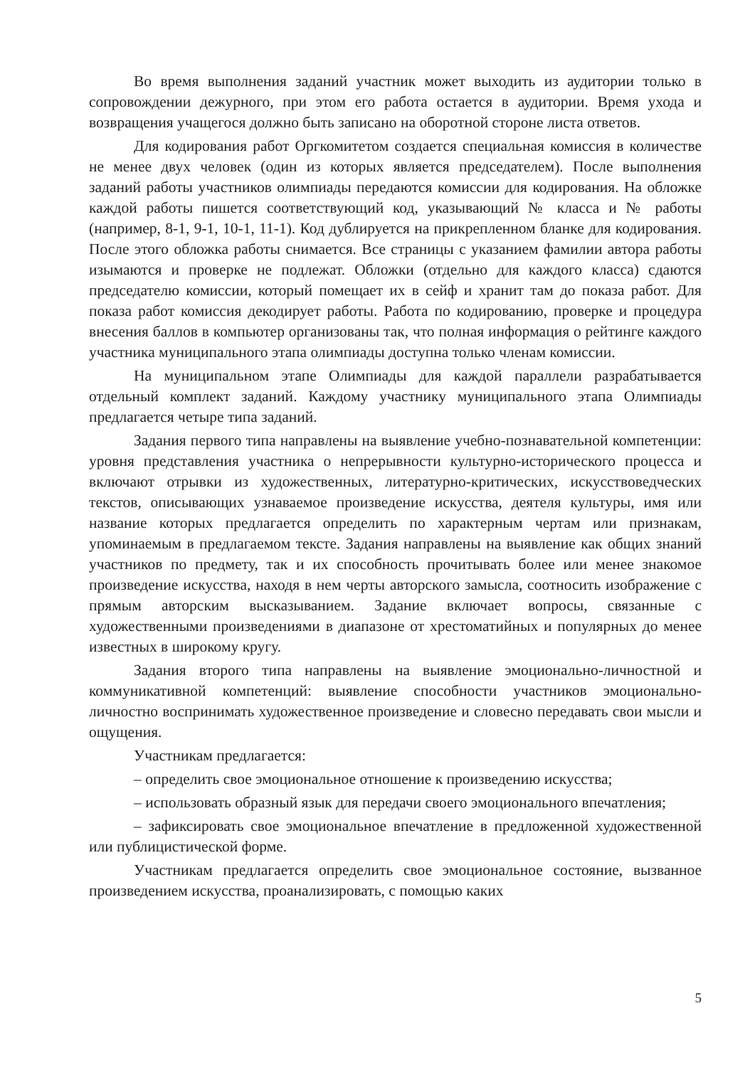Во время выполнения заданий участник может выходить из аудитории только в сопровождении дежурного, при этом его работа остается в аудитории. Время ухода и возвращения учащегося должно быть записано на оборотной стороне листа ответов.
Для кодирования работ Оргкомитетом создается специальная комиссия в количестве не менее двух человек (один из которых является председателем). После выполнения заданий работы участников олимпиады передаются комиссии для кодирования. На обложке каждой работы пишется соответствующий код, указывающий № класса и № работы (например, 8-1, 9-1, 10-1, 11-1). Код дублируется на прикрепленном бланке для кодирования. После этого обложка работы снимается. Все страницы с указанием фамилии автора работы изымаются и проверке не подлежат. Обложки (отдельно для каждого класса) сдаются председателю комиссии, который помещает их в сейф и хранит там до показа работ. Для показа работ комиссия декодирует работы. Работа по кодированию, проверке и процедура внесения баллов в компьютер организованы так, что полная информация о рейтинге каждого участника муниципального этапа олимпиады доступна только членам комиссии.
На муниципальном этапе Олимпиады для каждой параллели разрабатывается отдельный комплект заданий. Каждому участнику муниципального этапа Олимпиады предлагается четыре типа заданий.
Задания первого типа направлены на выявление учебно-познавательной компетенции: уровня представления участника о непрерывности культурно-исторического процесса и включают отрывки из художественных, литературно-критических, искусствоведческих текстов, описывающих узнаваемое произведение искусства, деятеля культуры, имя или название которых предлагается определить по характерным чертам или признакам, упоминаемым в предлагаемом тексте. Задания направлены на выявление как общих знаний участников по предмету, так и их способность прочитывать более или менее знакомое произведение искусства, находя в нем черты авторского замысла, соотносить изображение с прямым авторским высказыванием. Задание включает вопросы, связанные с художественными произведениями в диапазоне от хрестоматийных и популярных до менее известных в широкому кругу.
Задания второго типа направлены на выявление эмоционально-личностной и коммуникативной компетенций: выявление способности участников эмоционально-личностно воспринимать художественное произведение и словесно передавать свои мысли и ощущения.
Участникам предлагается:
– определить свое эмоциональное отношение к произведению искусства;
– использовать образный язык для передачи своего эмоционального впечатления;
– зафиксировать свое эмоциональное впечатление в предложенной художественной или публицистической форме.
Участникам предлагается определить свое эмоциональное состояние, вызванное произведением искусства, проанализировать, с помощью каких
5